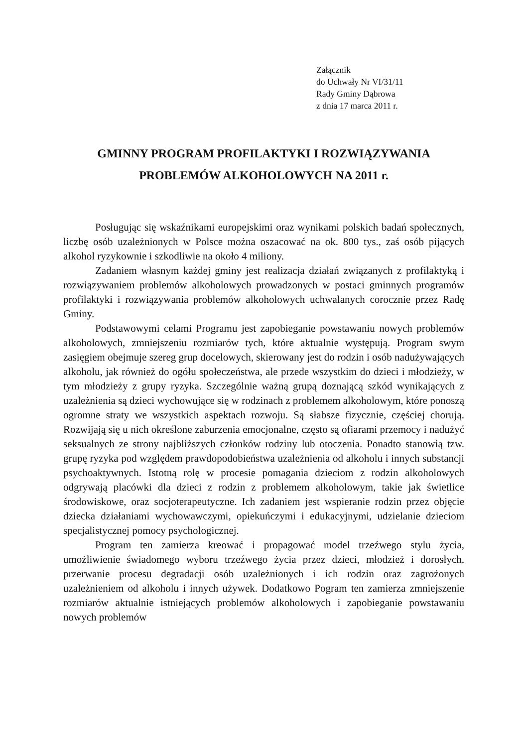Załącznik
do Uchwały Nr VI/31/11
Rady Gminy Dąbrowa
z dnia 17 marca 2011 r.
GMINNY PROGRAM PROFILAKTYKI I ROZWIĄZYWANIA
PROBLEMÓW ALKOHOLOWYCH NA 2011 r.
Posługując się wskaźnikami europejskimi oraz wynikami polskich badań społecznych, liczbę osób uzależnionych w Polsce można oszacować na ok. 800 tys., zaś osób pijących alkohol ryzykownie i szkodliwie na około 4 miliony.
Zadaniem własnym każdej gminy jest realizacja działań związanych z profilaktyką i rozwiązywaniem problemów alkoholowych prowadzonych w postaci gminnych programów profilaktyki i rozwiązywania problemów alkoholowych uchwalanych corocznie przez Radę Gminy.
Podstawowymi celami Programu jest zapobieganie powstawaniu nowych problemów alkoholowych, zmniejszeniu rozmiarów tych, które aktualnie występują. Program swym zasięgiem obejmuje szereg grup docelowych, skierowany jest do rodzin i osób nadużywających alkoholu, jak również do ogółu społeczeństwa, ale przede wszystkim do dzieci i młodzieży, w tym młodzieży z grupy ryzyka. Szczególnie ważną grupą doznającą szkód wynikających z uzależnienia są dzieci wychowujące się w rodzinach z problemem alkoholowym, które ponoszą ogromne straty we wszystkich aspektach rozwoju. Są słabsze fizycznie, częściej chorują. Rozwijają się u nich określone zaburzenia emocjonalne, często są ofiarami przemocy i nadużyć seksualnych ze strony najbliższych członków rodziny lub otoczenia. Ponadto stanowią tzw. grupę ryzyka pod względem prawdopodobieństwa uzależnienia od alkoholu i innych substancji psychoaktywnych. Istotną rolę w procesie pomagania dzieciom z rodzin alkoholowych odgrywają placówki dla dzieci z rodzin z problemem alkoholowym, takie jak świetlice środowiskowe, oraz socjoterapeutyczne. Ich zadaniem jest wspieranie rodzin przez objęcie dziecka działaniami wychowawczymi, opiekuńczymi i edukacyjnymi, udzielanie dzieciom specjalistycznej pomocy psychologicznej.
Program ten zamierza kreować i propagować model trzeźwego stylu życia, umożliwienie świadomego wyboru trzeźwego życia przez dzieci, młodzież i dorosłych, przerwanie procesu degradacji osób uzależnionych i ich rodzin oraz zagrożonych uzależnieniem od alkoholu i innych używek. Dodatkowo Pogram ten zamierza zmniejszenie rozmiarów aktualnie istniejących problemów alkoholowych i zapobieganie powstawaniu nowych problemów